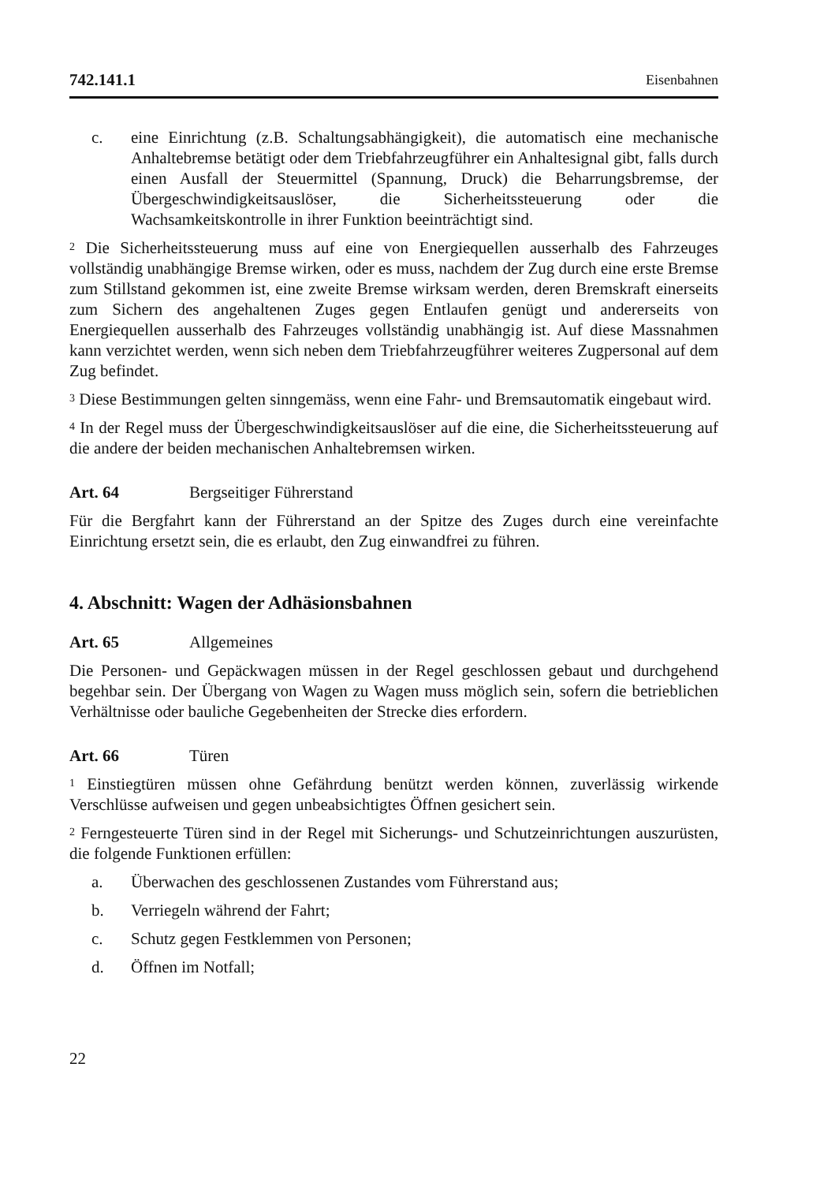742.141.1 Eisenbahnen
c. eine Einrichtung (z.B. Schaltungsabhängigkeit), die automatisch eine mechanische Anhaltebremse betätigt oder dem Triebfahrzeugführer ein Anhaltesignal gibt, falls durch einen Ausfall der Steuermittel (Spannung, Druck) die Beharrungsbremse, der Übergeschwindigkeitsauslöser, die Sicherheitssteuerung oder die Wachsamkeitskontrolle in ihrer Funktion beeinträchtigt sind.
<sup>2</sup> Die Sicherheitssteuerung muss auf eine von Energiequellen ausserhalb des Fahrzeuges vollständig unabhängige Bremse wirken, oder es muss, nachdem der Zug durch eine erste Bremse zum Stillstand gekommen ist, eine zweite Bremse wirksam werden, deren Bremskraft einerseits zum Sichern des angehaltenen Zuges gegen Entlaufen genügt und andererseits von Energiequellen ausserhalb des Fahrzeuges vollständig unabhängig ist. Auf diese Massnahmen kann verzichtet werden, wenn sich neben dem Triebfahrzeugführer weiteres Zugpersonal auf dem Zug befindet.
<sup>3</sup> Diese Bestimmungen gelten sinngemäss, wenn eine Fahr- und Bremsautomatik eingebaut wird.
<sup>4</sup> In der Regel muss der Übergeschwindigkeitsauslöser auf die eine, die Sicherheitssteuerung auf die andere der beiden mechanischen Anhaltebremsen wirken.
Art. 64 Bergseitiger Führerstand
Für die Bergfahrt kann der Führerstand an der Spitze des Zuges durch eine vereinfachte Einrichtung ersetzt sein, die es erlaubt, den Zug einwandfrei zu führen.
4. Abschnitt: Wagen der Adhäsionsbahnen
Art. 65 Allgemeines
Die Personen- und Gepäckwagen müssen in der Regel geschlossen gebaut und durchgehend begehbar sein. Der Übergang von Wagen zu Wagen muss möglich sein, sofern die betrieblichen Verhältnisse oder bauliche Gegebenheiten der Strecke dies erfordern.
Art. 66 Türen
<sup>1</sup> Einstiegtüren müssen ohne Gefährdung benützt werden können, zuverlässig wirkende Verschlüsse aufweisen und gegen unbeabsichtigtes Öffnen gesichert sein.
<sup>2</sup> Ferngesteuerte Türen sind in der Regel mit Sicherungs- und Schutzeinrichtungen auszurüsten, die folgende Funktionen erfüllen:
a. Überwachen des geschlossenen Zustandes vom Führerstand aus;
b. Verriegeln während der Fahrt;
c. Schutz gegen Festklemmen von Personen;
d. Öffnen im Notfall;
22